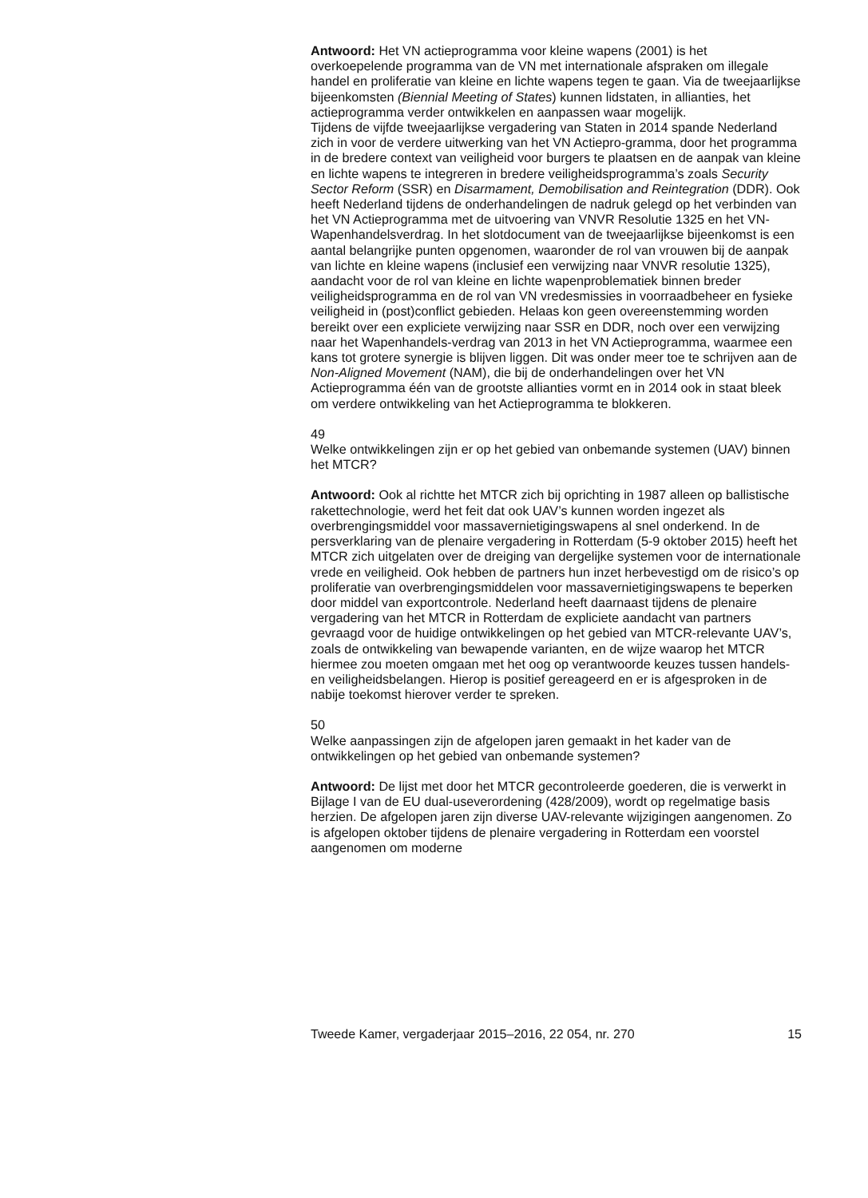Antwoord: Het VN actieprogramma voor kleine wapens (2001) is het overkoepelende programma van de VN met internationale afspraken om illegale handel en proliferatie van kleine en lichte wapens tegen te gaan. Via de tweejaarlijkse bijeenkomsten (Biennial Meeting of States) kunnen lidstaten, in allianties, het actieprogramma verder ontwikkelen en aanpassen waar mogelijk.
Tijdens de vijfde tweejaarlijkse vergadering van Staten in 2014 spande Nederland zich in voor de verdere uitwerking van het VN Actiepro-gramma, door het programma in de bredere context van veiligheid voor burgers te plaatsen en de aanpak van kleine en lichte wapens te integreren in bredere veiligheidsprogramma’s zoals Security Sector Reform (SSR) en Disarmament, Demobilisation and Reintegration (DDR). Ook heeft Nederland tijdens de onderhandelingen de nadruk gelegd op het verbinden van het VN Actieprogramma met de uitvoering van VNVR Resolutie 1325 en het VN-Wapenhandelsverdrag. In het slotdocument van de tweejaarlijkse bijeenkomst is een aantal belangrijke punten opgenomen, waaronder de rol van vrouwen bij de aanpak van lichte en kleine wapens (inclusief een verwijzing naar VNVR resolutie 1325), aandacht voor de rol van kleine en lichte wapenproblematiek binnen breder veiligheidsprogramma en de rol van VN vredesmissies in voorraadbeheer en fysieke veiligheid in (post)conflict gebieden. Helaas kon geen overeenstemming worden bereikt over een expliciete verwijzing naar SSR en DDR, noch over een verwijzing naar het Wapenhandels-verdrag van 2013 in het VN Actieprogramma, waarmee een kans tot grotere synergie is blijven liggen. Dit was onder meer toe te schrijven aan de Non-Aligned Movement (NAM), die bij de onderhandelingen over het VN Actieprogramma één van de grootste allianties vormt en in 2014 ook in staat bleek om verdere ontwikkeling van het Actieprogramma te blokkeren.
49
Welke ontwikkelingen zijn er op het gebied van onbemande systemen (UAV) binnen het MTCR?
Antwoord: Ook al richtte het MTCR zich bij oprichting in 1987 alleen op ballistische rakettechnologie, werd het feit dat ook UAV’s kunnen worden ingezet als overbrengingsmiddel voor massavernietigingswapens al snel onderkend. In de persverklaring van de plenaire vergadering in Rotterdam (5-9 oktober 2015) heeft het MTCR zich uitgelaten over de dreiging van dergelijke systemen voor de internationale vrede en veiligheid. Ook hebben de partners hun inzet herbevestigd om de risico’s op proliferatie van overbrengingsmiddelen voor massavernietigingswapens te beperken door middel van exportcontrole. Nederland heeft daarnaast tijdens de plenaire vergadering van het MTCR in Rotterdam de expliciete aandacht van partners gevraagd voor de huidige ontwikkelingen op het gebied van MTCR-relevante UAV’s, zoals de ontwikkeling van bewapende varianten, en de wijze waarop het MTCR hiermee zou moeten omgaan met het oog op verantwoorde keuzes tussen handels- en veiligheidsbelangen. Hierop is positief gereageerd en er is afgesproken in de nabije toekomst hierover verder te spreken.
50
Welke aanpassingen zijn de afgelopen jaren gemaakt in het kader van de ontwikkelingen op het gebied van onbemande systemen?
Antwoord: De lijst met door het MTCR gecontroleerde goederen, die is verwerkt in Bijlage I van de EU dual-useverordening (428/2009), wordt op regelmatige basis herzien. De afgelopen jaren zijn diverse UAV-relevante wijzigingen aangenomen. Zo is afgelopen oktober tijdens de plenaire vergadering in Rotterdam een voorstel aangenomen om moderne
Tweede Kamer, vergaderjaar 2015–2016, 22 054, nr. 270 15